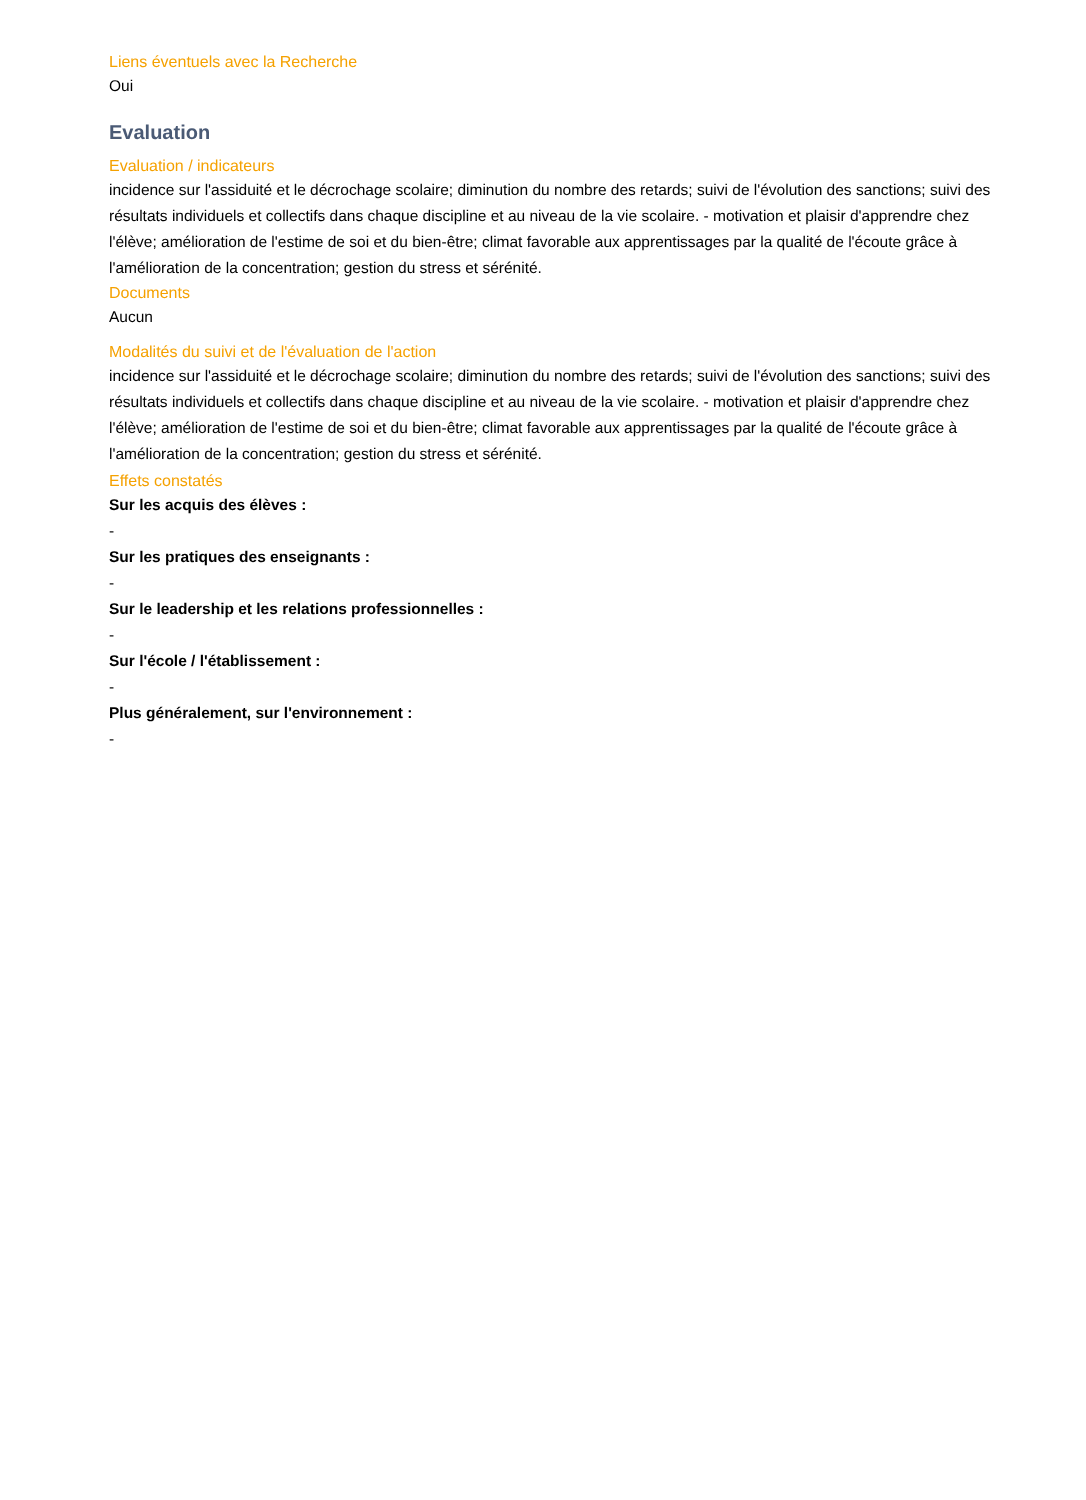Liens éventuels avec la Recherche
Oui
Evaluation
Evaluation / indicateurs
incidence sur l'assiduité et le décrochage scolaire; diminution du nombre des retards; suivi de l'évolution des sanctions; suivi des résultats individuels et collectifs dans chaque discipline et au niveau de la vie scolaire. - motivation et plaisir d'apprendre chez l'élève; amélioration de l'estime de soi et du bien-être; climat favorable aux apprentissages par la qualité de l'écoute grâce à l'amélioration de la concentration; gestion du stress et sérénité.
Documents
Aucun
Modalités du suivi et de l'évaluation de l'action
incidence sur l'assiduité et le décrochage scolaire; diminution du nombre des retards; suivi de l'évolution des sanctions; suivi des résultats individuels et collectifs dans chaque discipline et au niveau de la vie scolaire. - motivation et plaisir d'apprendre chez l'élève; amélioration de l'estime de soi et du bien-être; climat favorable aux apprentissages par la qualité de l'écoute grâce à l'amélioration de la concentration; gestion du stress et sérénité.
Effets constatés
Sur les acquis des élèves :
-
Sur les pratiques des enseignants :
-
Sur le leadership et les relations professionnelles :
-
Sur l'école / l'établissement :
-
Plus généralement, sur l'environnement :
-